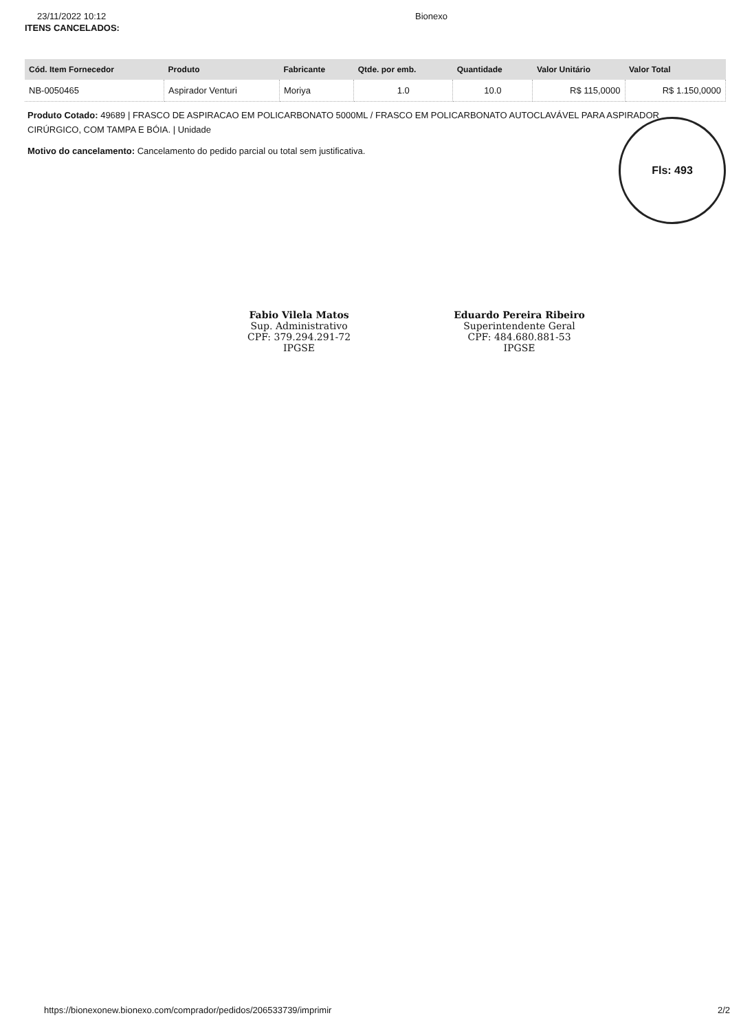23/11/2022 10:12 Bionexo
ITENS CANCELADOS:
| Cód. Item Fornecedor | Produto | Fabricante | Qtde. por emb. | Quantidade | Valor Unitário | Valor Total |
| --- | --- | --- | --- | --- | --- | --- |
| NB-0050465 | Aspirador Venturi | Moriya | 1.0 | 10.0 | R$ 115,0000 | R$ 1.150,0000 |
Produto Cotado: 49689 | FRASCO DE ASPIRACAO EM POLICARBONATO 5000ML / FRASCO EM POLICARBONATO AUTOCLAVÁVEL PARA ASPIRADOR CIRÚRGICO, COM TAMPA E BÓIA. | Unidade
Motivo do cancelamento: Cancelamento do pedido parcial ou total sem justificativa.
Fls: 493
Fabio Vilela Matos
Sup. Administrativo
CPF: 379.294.291-72
IPGSE
Eduardo Pereira Ribeiro
Superintendente Geral
CPF: 484.680.881-53
IPGSE
https://bionexonew.bionexo.com/comprador/pedidos/206533739/imprimir 2/2